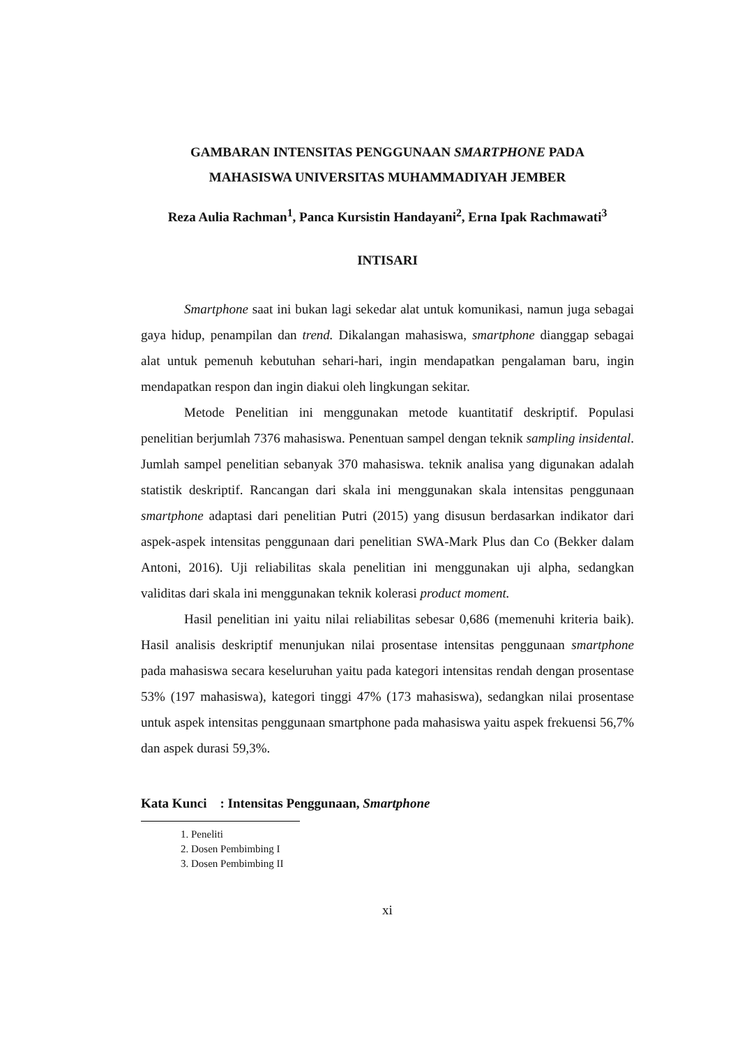GAMBARAN INTENSITAS PENGGUNAAN SMARTPHONE PADA
MAHASISWA UNIVERSITAS MUHAMMADIYAH JEMBER
Reza Aulia Rachman<sup>1</sup>, Panca Kursistin Handayani<sup>2</sup>, Erna Ipak Rachmawati<sup>3</sup>
INTISARI
Smartphone saat ini bukan lagi sekedar alat untuk komunikasi, namun juga sebagai gaya hidup, penampilan dan trend. Dikalangan mahasiswa, smartphone dianggap sebagai alat untuk pemenuh kebutuhan sehari-hari, ingin mendapatkan pengalaman baru, ingin mendapatkan respon dan ingin diakui oleh lingkungan sekitar.
Metode Penelitian ini menggunakan metode kuantitatif deskriptif. Populasi penelitian berjumlah 7376 mahasiswa. Penentuan sampel dengan teknik sampling insidental. Jumlah sampel penelitian sebanyak 370 mahasiswa. teknik analisa yang digunakan adalah statistik deskriptif. Rancangan dari skala ini menggunakan skala intensitas penggunaan smartphone adaptasi dari penelitian Putri (2015) yang disusun berdasarkan indikator dari aspek-aspek intensitas penggunaan dari penelitian SWA-Mark Plus dan Co (Bekker dalam Antoni, 2016). Uji reliabilitas skala penelitian ini menggunakan uji alpha, sedangkan validitas dari skala ini menggunakan teknik kolerasi product moment.
Hasil penelitian ini yaitu nilai reliabilitas sebesar 0,686 (memenuhi kriteria baik). Hasil analisis deskriptif menunjukan nilai prosentase intensitas penggunaan smartphone pada mahasiswa secara keseluruhan yaitu pada kategori intensitas rendah dengan prosentase 53% (197 mahasiswa), kategori tinggi 47% (173 mahasiswa), sedangkan nilai prosentase untuk aspek intensitas penggunaan smartphone pada mahasiswa yaitu aspek frekuensi 56,7% dan aspek durasi 59,3%.
Kata Kunci : Intensitas Penggunaan, Smartphone
1. Peneliti
2. Dosen Pembimbing I
3. Dosen Pembimbing II
xi